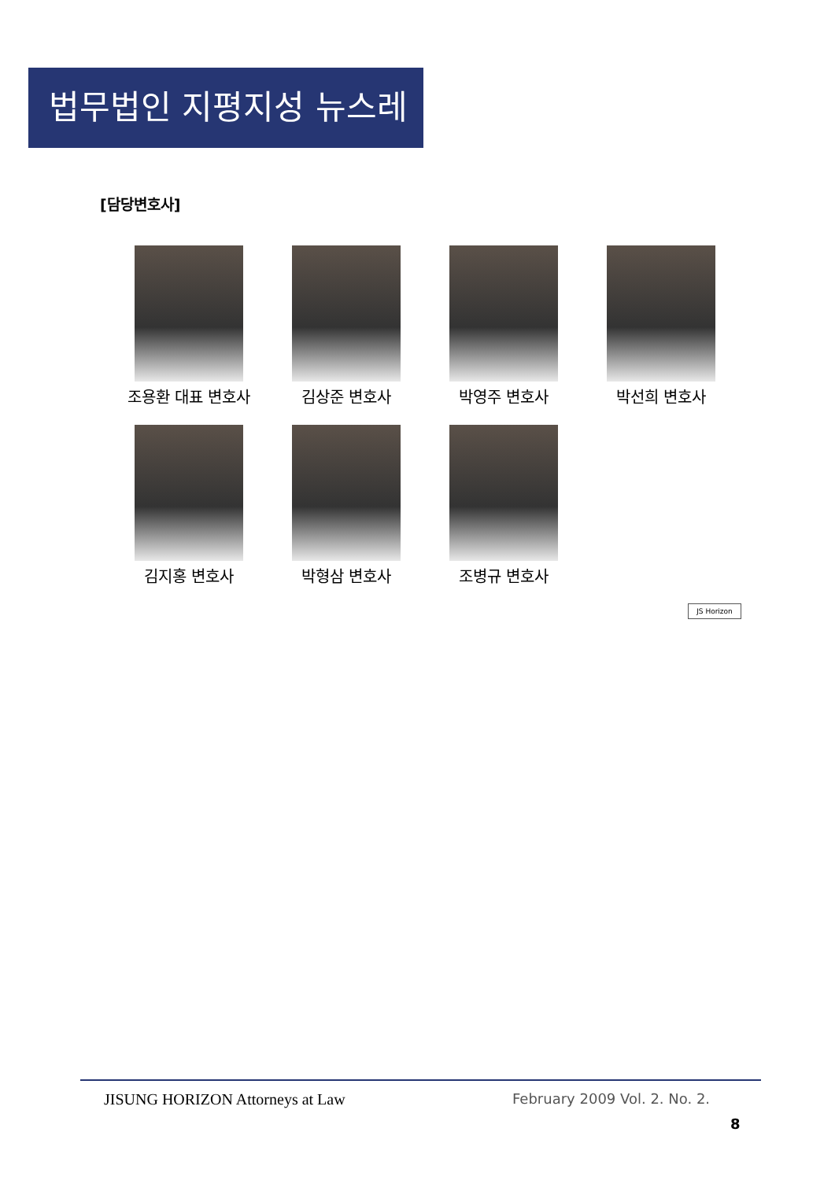법무법인 지평지성 뉴스레터
[담당변호사]
조용환 대표 변호사
김상준 변호사
박영주 변호사
박선희 변호사
김지홍 변호사
박형삼 변호사
조병규 변호사
JS Horizon
JISUNG HORIZON Attorneys at Law
February 2009 Vol. 2. No. 2.
8